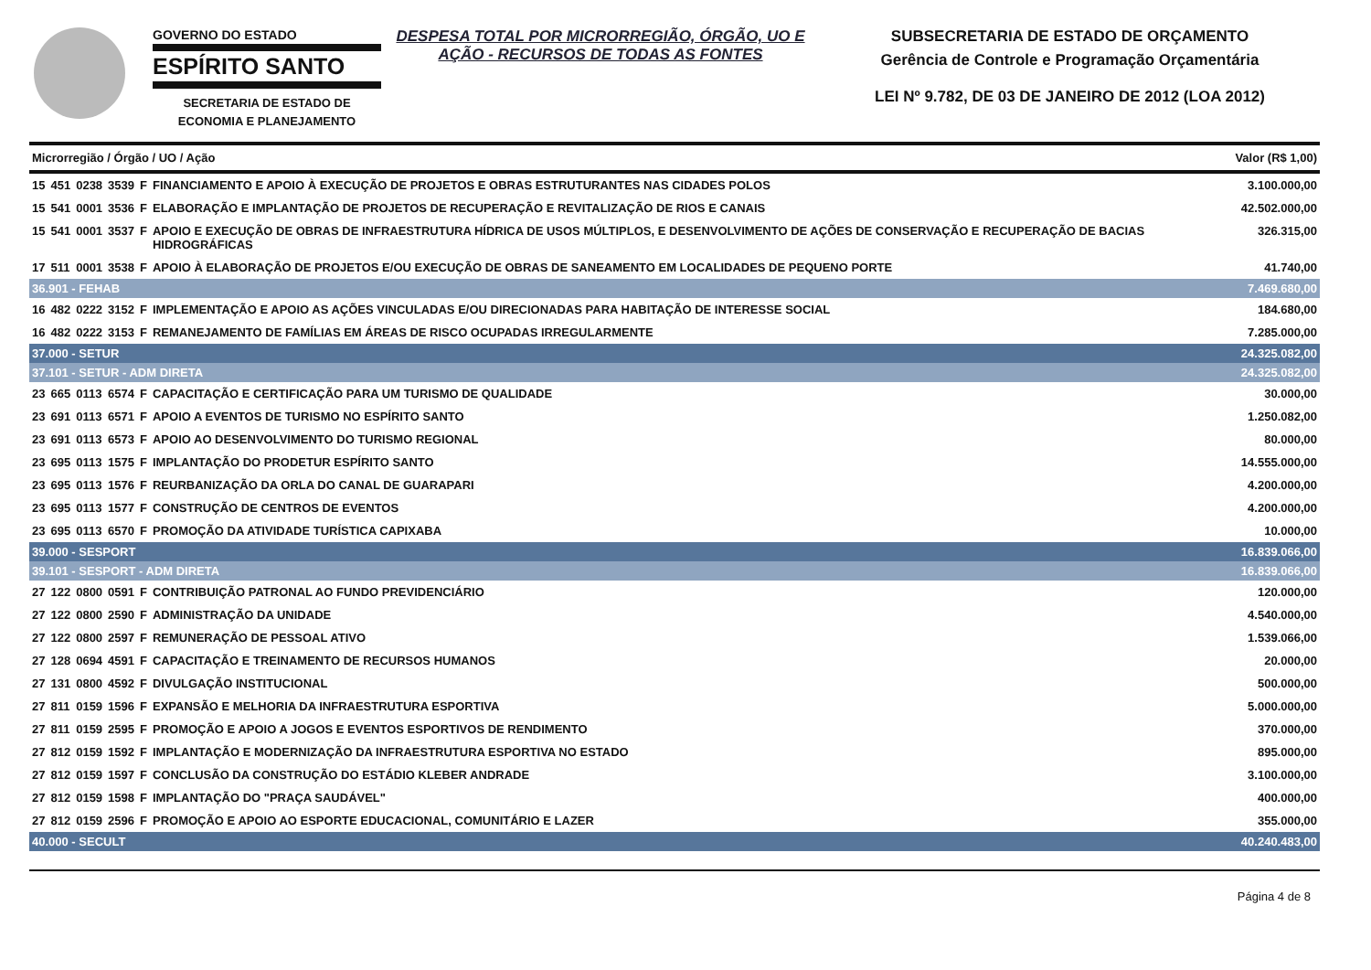GOVERNO DO ESTADO
ESPÍRITO SANTO
SECRETARIA DE ESTADO DE
ECONOMIA E PLANEJAMENTO
DESPESA TOTAL POR MICRORREGIÃO, ÓRGÃO, UO E AÇÃO - RECURSOS DE TODAS AS FONTES
SUBSECRETARIA DE ESTADO DE ORÇAMENTO
Gerência de Controle e Programação Orçamentária
LEI Nº 9.782, DE 03 DE JANEIRO DE 2012 (LOA 2012)
| Microrregião / Órgão / UO / Ação | | | | | | Valor (R$ 1,00) |
| --- | --- | --- | --- | --- | --- | --- |
| 15 | 451 | 0238 | 3539 | F | FINANCIAMENTO E APOIO À EXECUÇÃO DE PROJETOS E OBRAS ESTRUTURANTES NAS CIDADES POLOS | 3.100.000,00 |
| 15 | 541 | 0001 | 3536 | F | ELABORAÇÃO E IMPLANTAÇÃO DE PROJETOS DE RECUPERAÇÃO E REVITALIZAÇÃO DE RIOS E CANAIS | 42.502.000,00 |
| 15 | 541 | 0001 | 3537 | F | APOIO E EXECUÇÃO DE OBRAS DE INFRAESTRUTURA HÍDRICA DE USOS MÚLTIPLOS, E DESENVOLVIMENTO DE AÇÕES DE CONSERVAÇÃO E RECUPERAÇÃO DE BACIAS HIDROGRÁFICAS | 326.315,00 |
| 17 | 511 | 0001 | 3538 | F | APOIO À ELABORAÇÃO DE PROJETOS E/OU EXECUÇÃO DE OBRAS DE SANEAMENTO EM LOCALIDADES DE PEQUENO PORTE | 41.740,00 |
| 36.901 - FEHAB | | | | | | 7.469.680,00 |
| 16 | 482 | 0222 | 3152 | F | IMPLEMENTAÇÃO E APOIO AS AÇÕES VINCULADAS E/OU DIRECIONADAS PARA HABITAÇÃO DE INTERESSE SOCIAL | 184.680,00 |
| 16 | 482 | 0222 | 3153 | F | REMANEJAMENTO DE FAMÍLIAS EM ÁREAS DE RISCO OCUPADAS IRREGULARMENTE | 7.285.000,00 |
| 37.000 - SETUR | | | | | | 24.325.082,00 |
| 37.101 - SETUR - ADM DIRETA | | | | | | 24.325.082,00 |
| 23 | 665 | 0113 | 6574 | F | CAPACITAÇÃO E CERTIFICAÇÃO PARA UM TURISMO DE QUALIDADE | 30.000,00 |
| 23 | 691 | 0113 | 6571 | F | APOIO A EVENTOS DE TURISMO NO ESPÍRITO SANTO | 1.250.082,00 |
| 23 | 691 | 0113 | 6573 | F | APOIO AO DESENVOLVIMENTO DO TURISMO REGIONAL | 80.000,00 |
| 23 | 695 | 0113 | 1575 | F | IMPLANTAÇÃO DO PRODETUR ESPÍRITO SANTO | 14.555.000,00 |
| 23 | 695 | 0113 | 1576 | F | REURBANIZAÇÃO DA ORLA DO CANAL DE GUARAPARI | 4.200.000,00 |
| 23 | 695 | 0113 | 1577 | F | CONSTRUÇÃO DE CENTROS DE EVENTOS | 4.200.000,00 |
| 23 | 695 | 0113 | 6570 | F | PROMOÇÃO DA ATIVIDADE TURÍSTICA CAPIXABA | 10.000,00 |
| 39.000 - SESPORT | | | | | | 16.839.066,00 |
| 39.101 - SESPORT - ADM DIRETA | | | | | | 16.839.066,00 |
| 27 | 122 | 0800 | 0591 | F | CONTRIBUIÇÃO PATRONAL AO FUNDO PREVIDENCIÁRIO | 120.000,00 |
| 27 | 122 | 0800 | 2590 | F | ADMINISTRAÇÃO DA UNIDADE | 4.540.000,00 |
| 27 | 122 | 0800 | 2597 | F | REMUNERAÇÃO DE PESSOAL ATIVO | 1.539.066,00 |
| 27 | 128 | 0694 | 4591 | F | CAPACITAÇÃO E TREINAMENTO DE RECURSOS HUMANOS | 20.000,00 |
| 27 | 131 | 0800 | 4592 | F | DIVULGAÇÃO INSTITUCIONAL | 500.000,00 |
| 27 | 811 | 0159 | 1596 | F | EXPANSÃO E MELHORIA DA INFRAESTRUTURA ESPORTIVA | 5.000.000,00 |
| 27 | 811 | 0159 | 2595 | F | PROMOÇÃO E APOIO A JOGOS E EVENTOS ESPORTIVOS DE RENDIMENTO | 370.000,00 |
| 27 | 812 | 0159 | 1592 | F | IMPLANTAÇÃO E MODERNIZAÇÃO DA INFRAESTRUTURA ESPORTIVA NO ESTADO | 895.000,00 |
| 27 | 812 | 0159 | 1597 | F | CONCLUSÃO DA CONSTRUÇÃO DO ESTÁDIO KLEBER ANDRADE | 3.100.000,00 |
| 27 | 812 | 0159 | 1598 | F | IMPLANTAÇÃO DO "PRAÇA SAUDÁVEL" | 400.000,00 |
| 27 | 812 | 0159 | 2596 | F | PROMOÇÃO E APOIO AO ESPORTE EDUCACIONAL, COMUNITÁRIO E LAZER | 355.000,00 |
| 40.000 - SECULT | | | | | | 40.240.483,00 |
Página 4 de 8